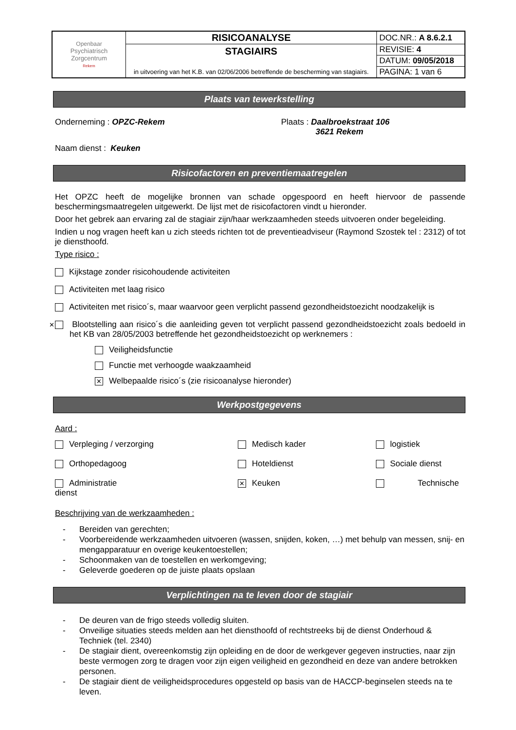| Openbaar Psychiatrisch Zorgcentrum Rekem | RISICOANALYSE | DOC.NR.: A 8.6.2.1 |
| | STAGIAIRS in uitvoering van het K.B. van 02/06/2006 betreffende de bescherming van stagiairs. | REVISIE: 4 |
| | | DATUM: 09/05/2018 |
| | | PAGINA: 1 van 6 |
Plaats van tewerkstelling
Onderneming : OPZC-Rekem Plaats : Daalbroekstraat 106
3621 Rekem
Naam dienst : Keuken
Risicofactoren en preventiemaatregelen
Het OPZC heeft de mogelijke bronnen van schade opgespoord en heeft hiervoor de passende beschermingsmaatregelen uitgewerkt. De lijst met de risicofactoren vindt u hieronder.
Door het gebrek aan ervaring zal de stagiair zijn/haar werkzaamheden steeds uitvoeren onder begeleiding.
Indien u nog vragen heeft kan u zich steeds richten tot de preventieadviseur (Raymond Szostek tel : 2312) of tot je diensthoofd.
Type risico :
Kijkstage zonder risicohoudende activiteiten
Activiteiten met laag risico
Activiteiten met risico´s, maar waarvoor geen verplicht passend gezondheidstoezicht noodzakelijk is
✕ Blootstelling aan risico´s die aanleiding geven tot verplicht passend gezondheidstoezicht zoals bedoeld in het KB van 28/05/2003 betreffende het gezondheidstoezicht op werknemers :
Veiligheidsfunctie
Functie met verhoogde waakzaamheid
✕ Welbepaalde risico´s (zie risicoanalyse hieronder)
Werkpostgegevens
Aard :
Verpleging / verzorging
Medisch kader
logistiek
Orthopedagoog
Hoteldienst
Sociale dienst
Administratie
dienst
✕ Keuken
Technische
Beschrijving van de werkzaamheden :
- Bereiden van gerechten;
- Voorbereidende werkzaamheden uitvoeren (wassen, snijden, koken, …) met behulp van messen, snij- en mengapparatuur en overige keukentoestellen;
- Schoonmaken van de toestellen en werkomgeving;
- Geleverde goederen op de juiste plaats opslaan
Verplichtingen na te leven door de stagiair
- De deuren van de frigo steeds volledig sluiten.
- Onveilige situaties steeds melden aan het diensthoofd of rechtstreeks bij de dienst Onderhoud & Techniek (tel. 2340)
- De stagiair dient, overeenkomstig zijn opleiding en de door de werkgever gegeven instructies, naar zijn beste vermogen zorg te dragen voor zijn eigen veiligheid en gezondheid en deze van andere betrokken personen.
- De stagiair dient de veiligheidsprocedures opgesteld op basis van de HACCP-beginselen steeds na te leven.